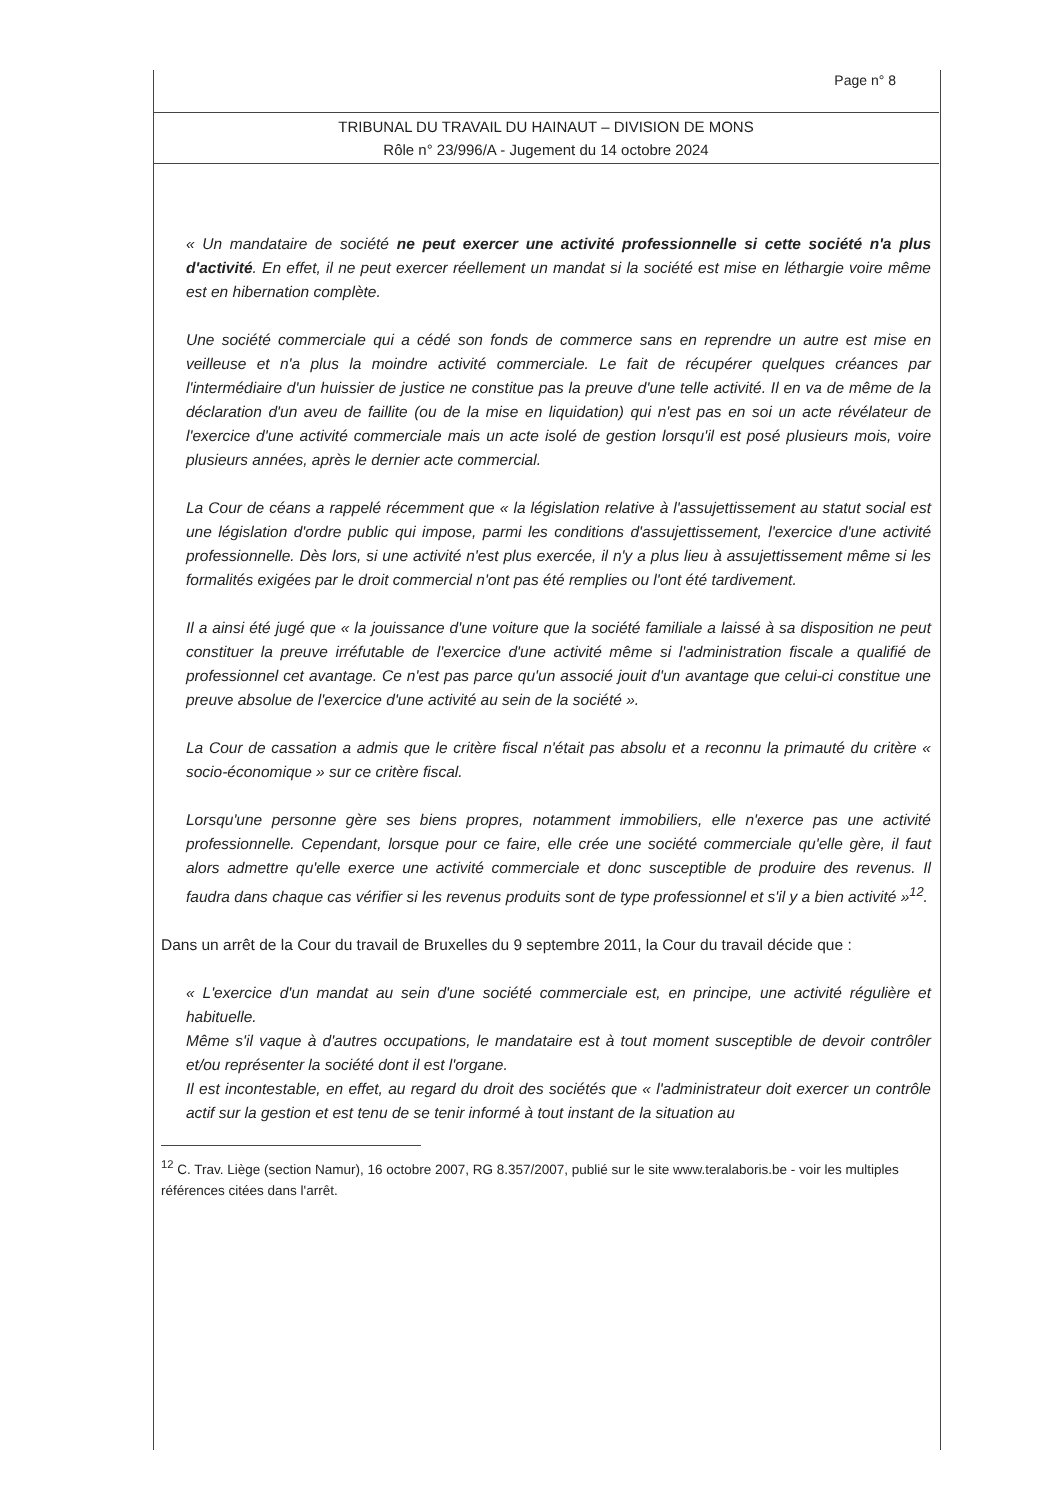Page n° 8
TRIBUNAL DU TRAVAIL DU HAINAUT – DIVISION DE MONS
Rôle n° 23/996/A - Jugement du 14 octobre 2024
« Un mandataire de société ne peut exercer une activité professionnelle si cette société n'a plus d'activité. En effet, il ne peut exercer réellement un mandat si la société est mise en léthargie voire même est en hibernation complète.
Une société commerciale qui a cédé son fonds de commerce sans en reprendre un autre est mise en veilleuse et n'a plus la moindre activité commerciale. Le fait de récupérer quelques créances par l'intermédiaire d'un huissier de justice ne constitue pas la preuve d'une telle activité. Il en va de même de la déclaration d'un aveu de faillite (ou de la mise en liquidation) qui n'est pas en soi un acte révélateur de l'exercice d'une activité commerciale mais un acte isolé de gestion lorsqu'il est posé plusieurs mois, voire plusieurs années, après le dernier acte commercial.
La Cour de céans a rappelé récemment que « la législation relative à l'assujettissement au statut social est une législation d'ordre public qui impose, parmi les conditions d'assujettissement, l'exercice d'une activité professionnelle. Dès lors, si une activité n'est plus exercée, il n'y a plus lieu à assujettissement même si les formalités exigées par le droit commercial n'ont pas été remplies ou l'ont été tardivement.
Il a ainsi été jugé que « la jouissance d'une voiture que la société familiale a laissé à sa disposition ne peut constituer la preuve irréfutable de l'exercice d'une activité même si l'administration fiscale a qualifié de professionnel cet avantage. Ce n'est pas parce qu'un associé jouit d'un avantage que celui-ci constitue une preuve absolue de l'exercice d'une activité au sein de la société ».
La Cour de cassation a admis que le critère fiscal n'était pas absolu et a reconnu la primauté du critère « socio-économique » sur ce critère fiscal.
Lorsqu'une personne gère ses biens propres, notamment immobiliers, elle n'exerce pas une activité professionnelle. Cependant, lorsque pour ce faire, elle crée une société commerciale qu'elle gère, il faut alors admettre qu'elle exerce une activité commerciale et donc susceptible de produire des revenus. Il faudra dans chaque cas vérifier si les revenus produits sont de type professionnel et s'il y a bien activité »<sup>12</sup>.
Dans un arrêt de la Cour du travail de Bruxelles du 9 septembre 2011, la Cour du travail décide que :
« L'exercice d'un mandat au sein d'une société commerciale est, en principe, une activité régulière et habituelle.
Même s'il vaque à d'autres occupations, le mandataire est à tout moment susceptible de devoir contrôler et/ou représenter la société dont il est l'organe.
Il est incontestable, en effet, au regard du droit des sociétés que « l'administrateur doit exercer un contrôle actif sur la gestion et est tenu de se tenir informé à tout instant de la situation au
<sup>12</sup> C. Trav. Liège (section Namur), 16 octobre 2007, RG 8.357/2007, publié sur le site www.teralaboris.be - voir les multiples références citées dans l'arrêt.